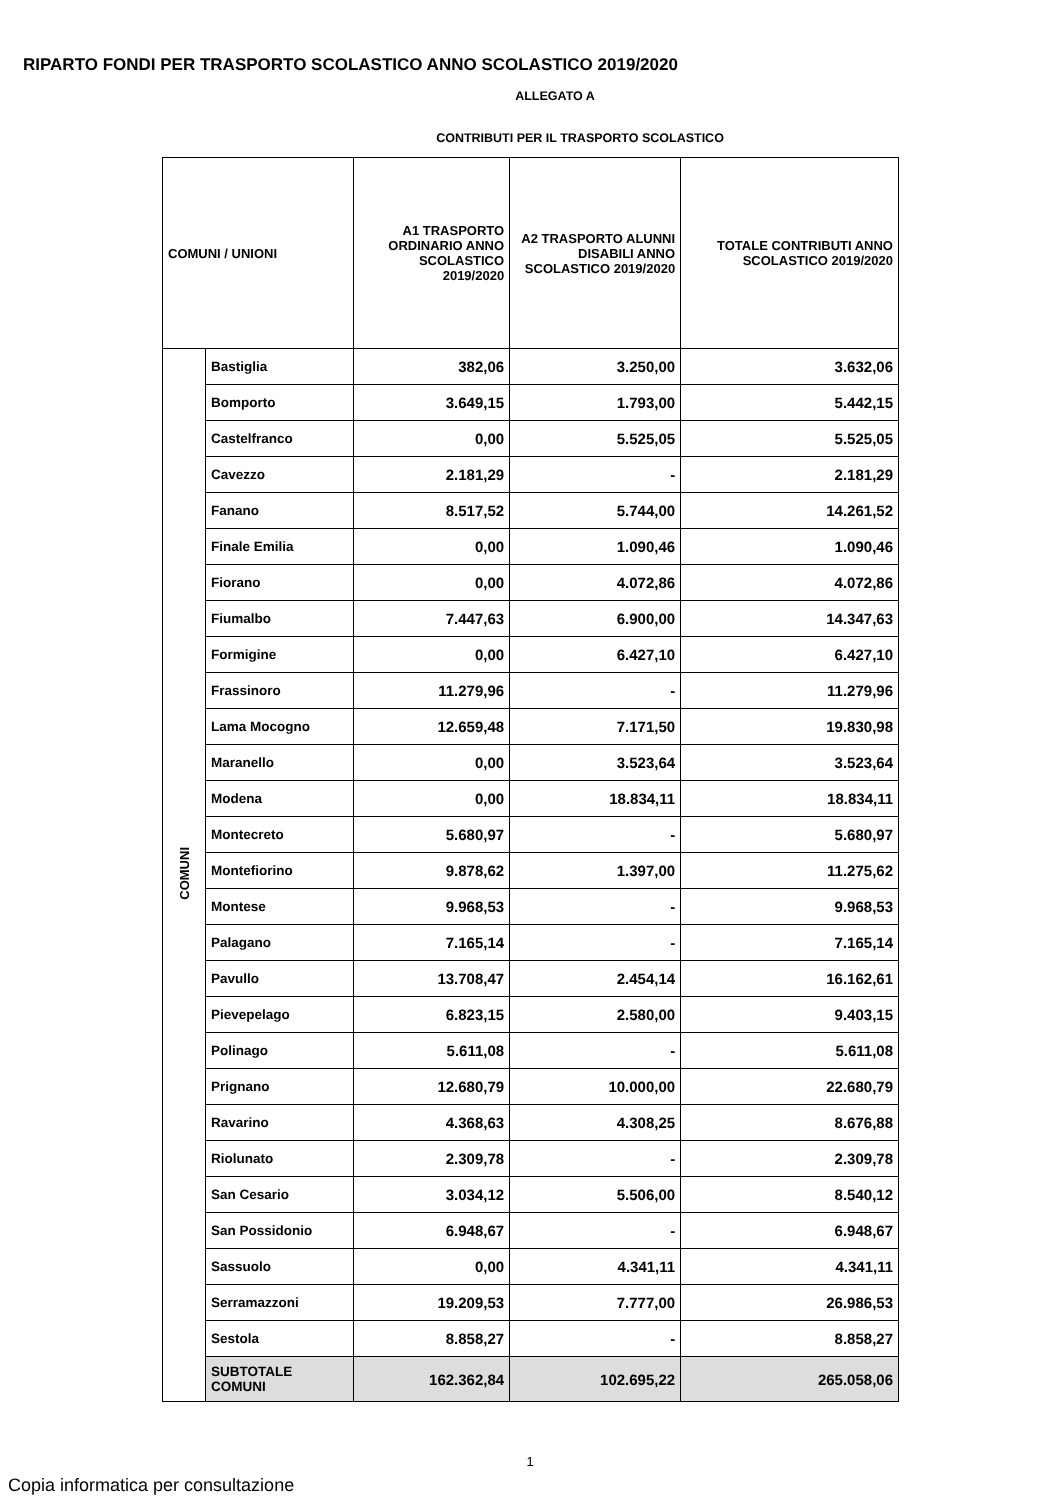RIPARTO FONDI PER TRASPORTO SCOLASTICO ANNO SCOLASTICO 2019/2020
ALLEGATO A
CONTRIBUTI PER IL TRASPORTO SCOLASTICO
| COMUNI / UNIONI | | A1 TRASPORTO ORDINARIO ANNO SCOLASTICO 2019/2020 | A2 TRASPORTO ALUNNI DISABILI ANNO SCOLASTICO 2019/2020 | TOTALE CONTRIBUTI ANNO SCOLASTICO 2019/2020 |
| --- | --- | --- | --- | --- |
| COMUNI | Bastiglia | 382,06 | 3.250,00 | 3.632,06 |
| | Bomporto | 3.649,15 | 1.793,00 | 5.442,15 |
| | Castelfranco | 0,00 | 5.525,05 | 5.525,05 |
| | Cavezzo | 2.181,29 | - | 2.181,29 |
| | Fanano | 8.517,52 | 5.744,00 | 14.261,52 |
| | Finale Emilia | 0,00 | 1.090,46 | 1.090,46 |
| | Fiorano | 0,00 | 4.072,86 | 4.072,86 |
| | Fiumalbo | 7.447,63 | 6.900,00 | 14.347,63 |
| | Formigine | 0,00 | 6.427,10 | 6.427,10 |
| | Frassinoro | 11.279,96 | - | 11.279,96 |
| | Lama Mocogno | 12.659,48 | 7.171,50 | 19.830,98 |
| | Maranello | 0,00 | 3.523,64 | 3.523,64 |
| | Modena | 0,00 | 18.834,11 | 18.834,11 |
| | Montecreto | 5.680,97 | - | 5.680,97 |
| | Montefiorino | 9.878,62 | 1.397,00 | 11.275,62 |
| | Montese | 9.968,53 | - | 9.968,53 |
| | Palagano | 7.165,14 | - | 7.165,14 |
| | Pavullo | 13.708,47 | 2.454,14 | 16.162,61 |
| | Pievepelago | 6.823,15 | 2.580,00 | 9.403,15 |
| | Polinago | 5.611,08 | - | 5.611,08 |
| | Prignano | 12.680,79 | 10.000,00 | 22.680,79 |
| | Ravarino | 4.368,63 | 4.308,25 | 8.676,88 |
| | Riolunato | 2.309,78 | - | 2.309,78 |
| | San Cesario | 3.034,12 | 5.506,00 | 8.540,12 |
| | San Possidonio | 6.948,67 | - | 6.948,67 |
| | Sassuolo | 0,00 | 4.341,11 | 4.341,11 |
| | Serramazzoni | 19.209,53 | 7.777,00 | 26.986,53 |
| | Sestola | 8.858,27 | - | 8.858,27 |
| | SUBTOTALE COMUNI | 162.362,84 | 102.695,22 | 265.058,06 |
1
Copia informatica per consultazione